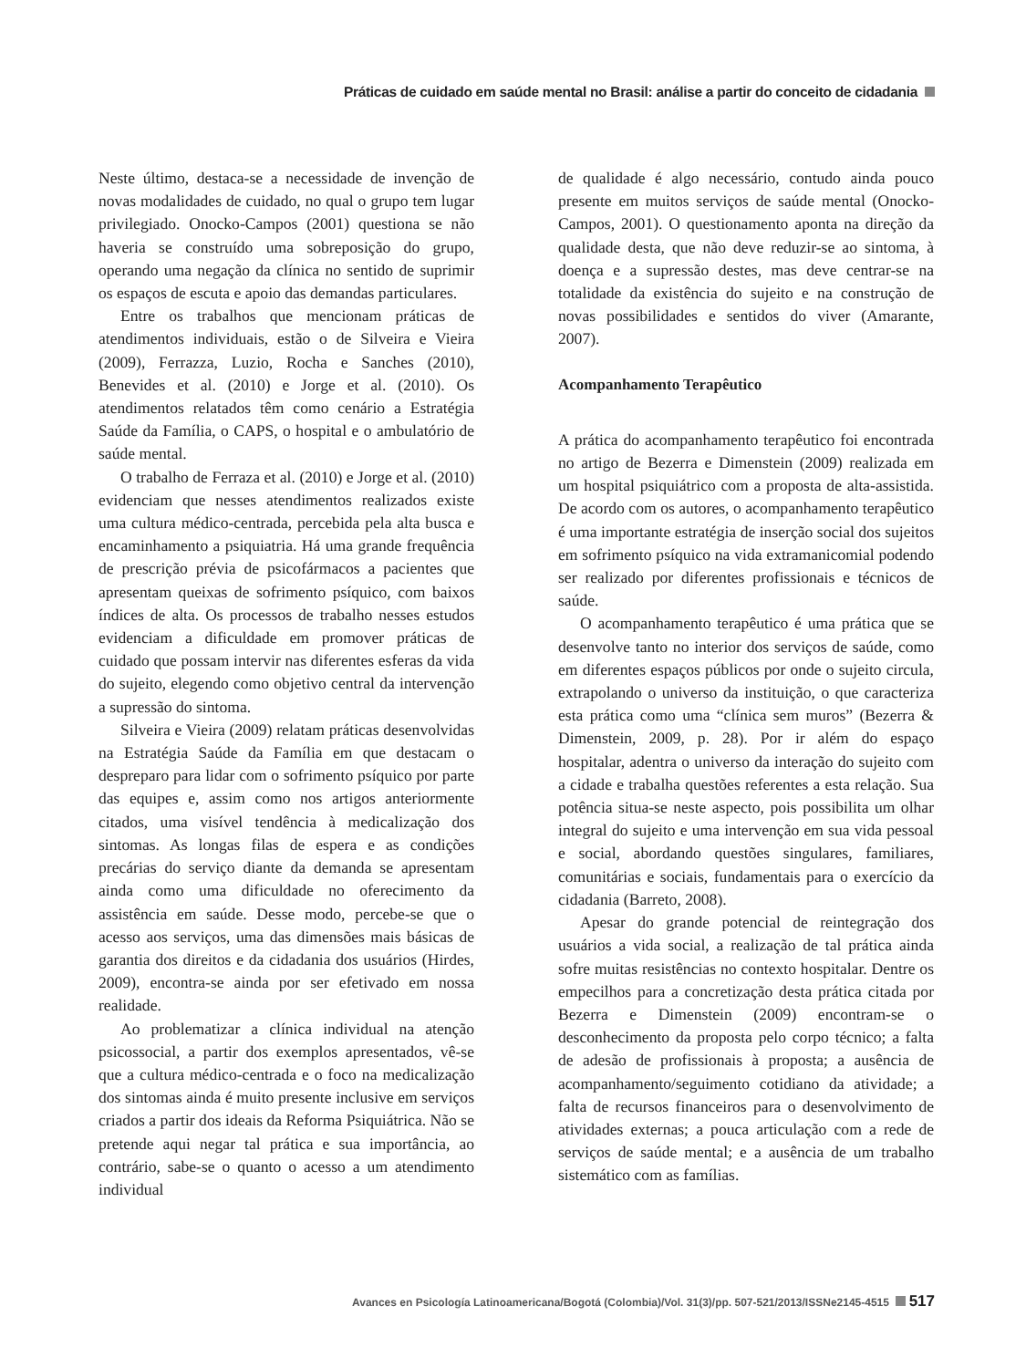Práticas de cuidado em saúde mental no Brasil: análise a partir do conceito de cidadania
Neste último, destaca-se a necessidade de invenção de novas modalidades de cuidado, no qual o grupo tem lugar privilegiado. Onocko-Campos (2001) questiona se não haveria se construído uma sobreposição do grupo, operando uma negação da clínica no sentido de suprimir os espaços de escuta e apoio das demandas particulares.
Entre os trabalhos que mencionam práticas de atendimentos individuais, estão o de Silveira e Vieira (2009), Ferrazza, Luzio, Rocha e Sanches (2010), Benevides et al. (2010) e Jorge et al. (2010). Os atendimentos relatados têm como cenário a Estratégia Saúde da Família, o CAPS, o hospital e o ambulatório de saúde mental.
O trabalho de Ferraza et al. (2010) e Jorge et al. (2010) evidenciam que nesses atendimentos realizados existe uma cultura médico-centrada, percebida pela alta busca e encaminhamento a psiquiatria. Há uma grande frequência de prescrição prévia de psicofármacos a pacientes que apresentam queixas de sofrimento psíquico, com baixos índices de alta. Os processos de trabalho nesses estudos evidenciam a dificuldade em promover práticas de cuidado que possam intervir nas diferentes esferas da vida do sujeito, elegendo como objetivo central da intervenção a supressão do sintoma.
Silveira e Vieira (2009) relatam práticas desenvolvidas na Estratégia Saúde da Família em que destacam o despreparo para lidar com o sofrimento psíquico por parte das equipes e, assim como nos artigos anteriormente citados, uma visível tendência à medicalização dos sintomas. As longas filas de espera e as condições precárias do serviço diante da demanda se apresentam ainda como uma dificuldade no oferecimento da assistência em saúde. Desse modo, percebe-se que o acesso aos serviços, uma das dimensões mais básicas de garantia dos direitos e da cidadania dos usuários (Hirdes, 2009), encontra-se ainda por ser efetivado em nossa realidade.
Ao problematizar a clínica individual na atenção psicossocial, a partir dos exemplos apresentados, vê-se que a cultura médico-centrada e o foco na medicalização dos sintomas ainda é muito presente inclusive em serviços criados a partir dos ideais da Reforma Psiquiátrica. Não se pretende aqui negar tal prática e sua importância, ao contrário, sabe-se o quanto o acesso a um atendimento individual
de qualidade é algo necessário, contudo ainda pouco presente em muitos serviços de saúde mental (Onocko-Campos, 2001). O questionamento aponta na direção da qualidade desta, que não deve reduzir-se ao sintoma, à doença e a supressão destes, mas deve centrar-se na totalidade da existência do sujeito e na construção de novas possibilidades e sentidos do viver (Amarante, 2007).
Acompanhamento Terapêutico
A prática do acompanhamento terapêutico foi encontrada no artigo de Bezerra e Dimenstein (2009) realizada em um hospital psiquiátrico com a proposta de alta-assistida. De acordo com os autores, o acompanhamento terapêutico é uma importante estratégia de inserção social dos sujeitos em sofrimento psíquico na vida extramanicomial podendo ser realizado por diferentes profissionais e técnicos de saúde.
O acompanhamento terapêutico é uma prática que se desenvolve tanto no interior dos serviços de saúde, como em diferentes espaços públicos por onde o sujeito circula, extrapolando o universo da instituição, o que caracteriza esta prática como uma “clínica sem muros” (Bezerra & Dimenstein, 2009, p. 28). Por ir além do espaço hospitalar, adentra o universo da interação do sujeito com a cidade e trabalha questões referentes a esta relação. Sua potência situa-se neste aspecto, pois possibilita um olhar integral do sujeito e uma intervenção em sua vida pessoal e social, abordando questões singulares, familiares, comunitárias e sociais, fundamentais para o exercício da cidadania (Barreto, 2008).
Apesar do grande potencial de reintegração dos usuários a vida social, a realização de tal prática ainda sofre muitas resistências no contexto hospitalar. Dentre os empecilhos para a concretização desta prática citada por Bezerra e Dimenstein (2009) encontram-se o desconhecimento da proposta pelo corpo técnico; a falta de adesão de profissionais à proposta; a ausência de acompanhamento/seguimento cotidiano da atividade; a falta de recursos financeiros para o desenvolvimento de atividades externas; a pouca articulação com a rede de serviços de saúde mental; e a ausência de um trabalho sistemático com as famílias.
Avances en Psicología Latinoamericana/Bogotá (Colombia)/Vol. 31(3)/pp. 507-521/2013/ISSNe2145-4515 517